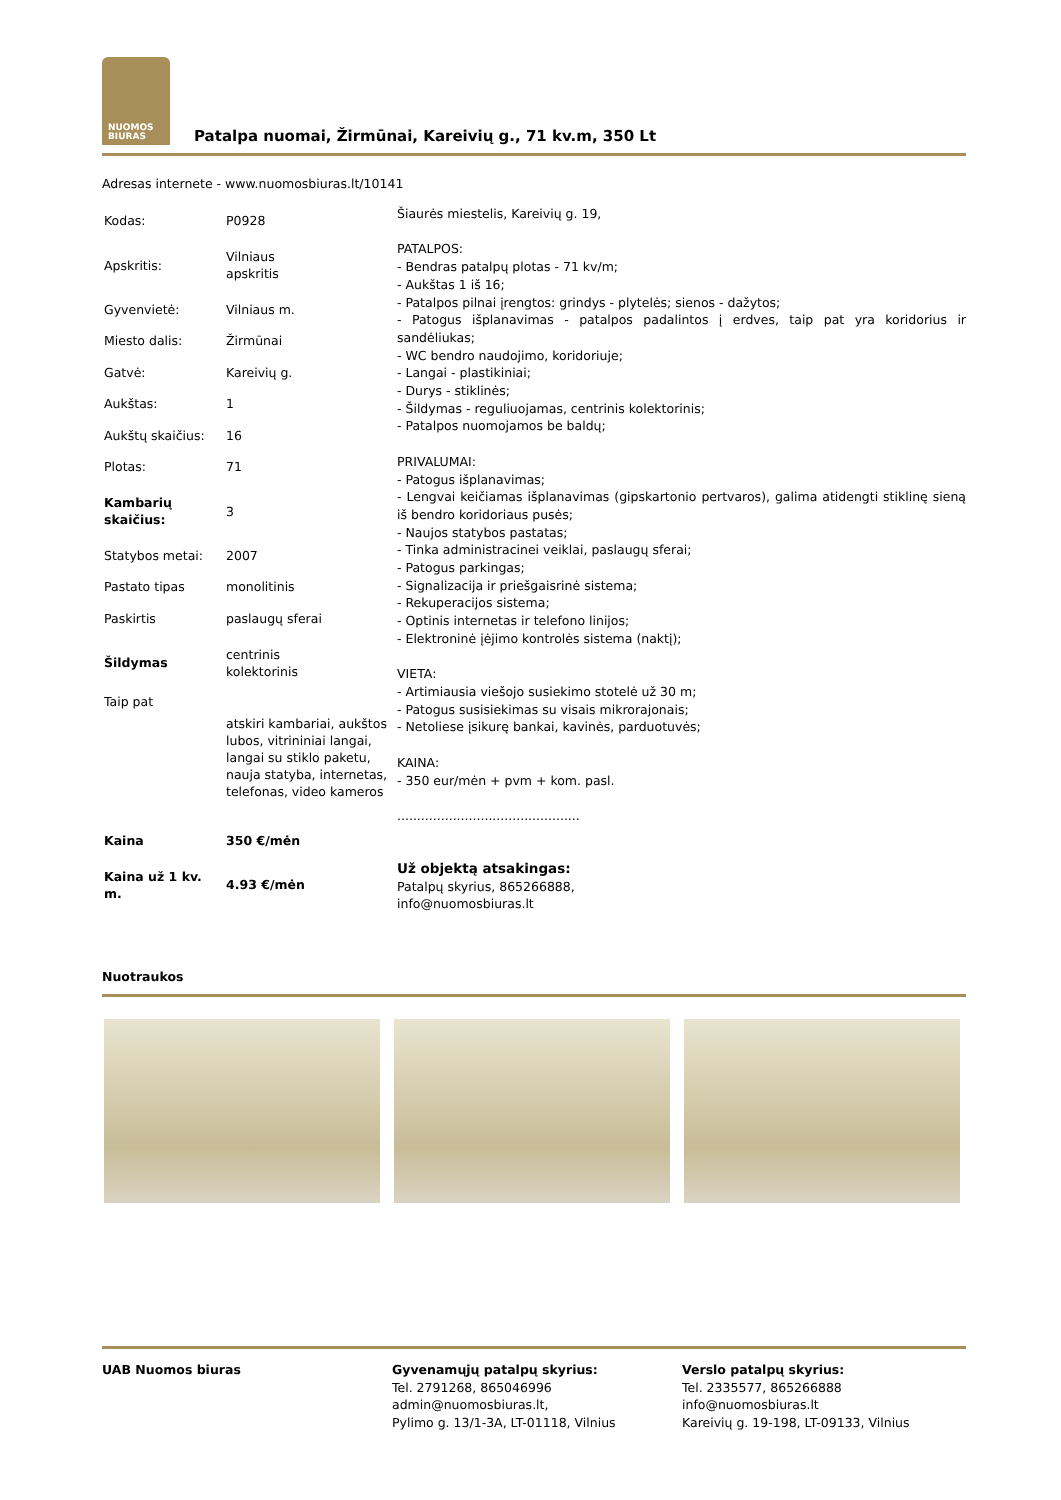NUOMOS
BIURAS
Patalpa nuomai, Žirmūnai, Kareivių g., 71 kv.m, 350 Lt
Adresas internete - www.nuomosbiuras.lt/10141
| Kodas: | P0928 |
| Apskritis: | Vilniaus apskritis |
| Gyvenvietė: | Vilniaus m. |
| Miesto dalis: | Žirmūnai |
| Gatvė: | Kareivių g. |
| Aukštas: | 1 |
| Aukštų skaičius: | 16 |
| Plotas: | 71 |
| Kambarių skaičius: | 3 |
| Statybos metai: | 2007 |
| Pastato tipas | monolitinis |
| Paskirtis | paslaugų sferai |
| Šildymas | centrinis kolektorinis |
| Taip pat | atskiri kambariai, aukštos lubos, vitrininiai langai, langai su stiklo paketu, nauja statyba, internetas, telefonas, video kameros |
| Kaina | 350 €/mėn |
| Kaina už 1 kv. m. | 4.93 €/mėn |
Šiaurės miestelis, Kareivių g. 19,
PATALPOS:
- Bendras patalpų plotas - 71 kv/m;
- Aukštas 1 iš 16;
- Patalpos pilnai įrengtos: grindys - plytelės; sienos - dažytos;
- Patogus išplanavimas - patalpos padalintos į erdves, taip pat yra koridorius ir sandėliukas;
- WC bendro naudojimo, koridoriuje;
- Langai - plastikiniai;
- Durys - stiklinės;
- Šildymas - reguliuojamas, centrinis kolektorinis;
- Patalpos nuomojamos be baldų;
PRIVALUMAI:
- Patogus išplanavimas;
- Lengvai keičiamas išplanavimas (gipskartonio pertvaros), galima atidengti stiklinę sieną iš bendro koridoriaus pusės;
- Naujos statybos pastatas;
- Tinka administracinei veiklai, paslaugų sferai;
- Patogus parkingas;
- Signalizacija ir priešgaisrinė sistema;
- Rekuperacijos sistema;
- Optinis internetas ir telefono linijos;
- Elektroninė įėjimo kontrolės sistema (naktį);
VIETA:
- Artimiausia viešojo susiekimo stotelė už 30 m;
- Patogus susisiekimas su visais mikrorajonais;
- Netoliese įsikurę bankai, kavinės, parduotuvės;
KAINA:
- 350 eur/mėn + pvm + kom. pasl.
..............................................
Už objektą atsakingas:
Patalpų skyrius, 865266888,
info@nuomosbiuras.lt
Nuotraukos
UAB Nuomos biuras Gyvenamųjų patalpų skyrius:
Tel. 2791268, 865046996
admin@nuomosbiuras.lt,
Pylimo g. 13/1-3A, LT-01118, Vilnius
Verslo patalpų skyrius:
Tel. 2335577, 865266888
info@nuomosbiuras.lt
Kareivių g. 19-198, LT-09133, Vilnius